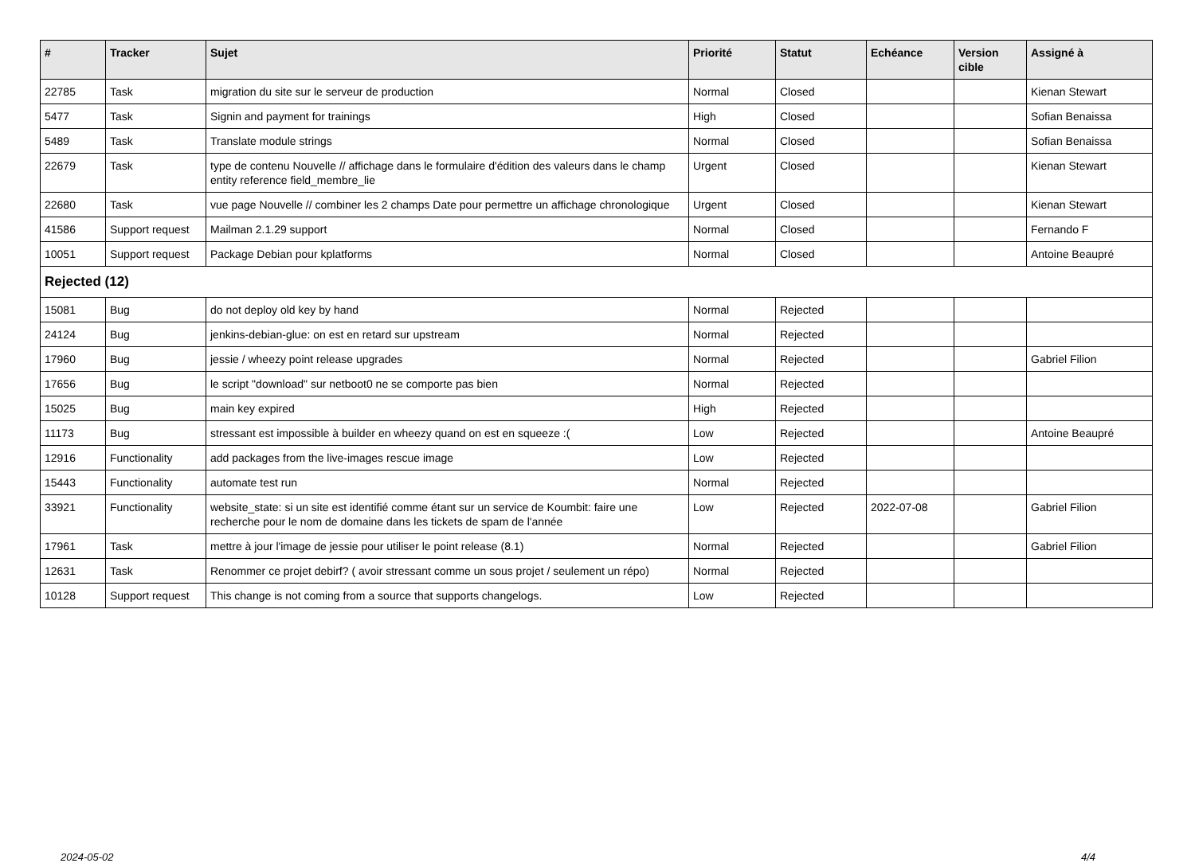| # | Tracker | Sujet | Priorité | Statut | Echéance | Version cible | Assigné à |
| --- | --- | --- | --- | --- | --- | --- | --- |
| 22785 | Task | migration du site sur le serveur de production | Normal | Closed | | | Kienan Stewart |
| 5477 | Task | Signin and payment for trainings | High | Closed | | | Sofian Benaissa |
| 5489 | Task | Translate module strings | Normal | Closed | | | Sofian Benaissa |
| 22679 | Task | type de contenu Nouvelle // affichage dans le formulaire d'édition des valeurs dans le champ entity reference field_membre_lie | Urgent | Closed | | | Kienan Stewart |
| 22680 | Task | vue page Nouvelle // combiner les 2 champs Date pour permettre un affichage chronologique | Urgent | Closed | | | Kienan Stewart |
| 41586 | Support request | Mailman 2.1.29 support | Normal | Closed | | | Fernando F |
| 10051 | Support request | Package Debian pour kplatforms | Normal | Closed | | | Antoine Beaupré |
| Rejected (12) | | | | | | | |
| 15081 | Bug | do not deploy old key by hand | Normal | Rejected | | | |
| 24124 | Bug | jenkins-debian-glue: on est en retard sur upstream | Normal | Rejected | | | |
| 17960 | Bug | jessie / wheezy point release upgrades | Normal | Rejected | | | Gabriel Filion |
| 17656 | Bug | le script "download" sur netboot0 ne se comporte pas bien | Normal | Rejected | | | |
| 15025 | Bug | main key expired | High | Rejected | | | |
| 11173 | Bug | stressant est impossible à builder en wheezy quand on est en squeeze :( | Low | Rejected | | | Antoine Beaupré |
| 12916 | Functionality | add packages from the live-images rescue image | Low | Rejected | | | |
| 15443 | Functionality | automate test run | Normal | Rejected | | | |
| 33921 | Functionality | website_state: si un site est identifié comme étant sur un service de Koumbit: faire une recherche pour le nom de domaine dans les tickets de spam de l'année | Low | Rejected | 2022-07-08 | | Gabriel Filion |
| 17961 | Task | mettre à jour l'image de jessie pour utiliser le point release (8.1) | Normal | Rejected | | | Gabriel Filion |
| 12631 | Task | Renommer ce projet debirf? ( avoir stressant comme un sous projet / seulement un répo) | Normal | Rejected | | | |
| 10128 | Support request | This change is not coming from a source that supports changelogs. | Low | Rejected | | | |
2024-05-02 4/4